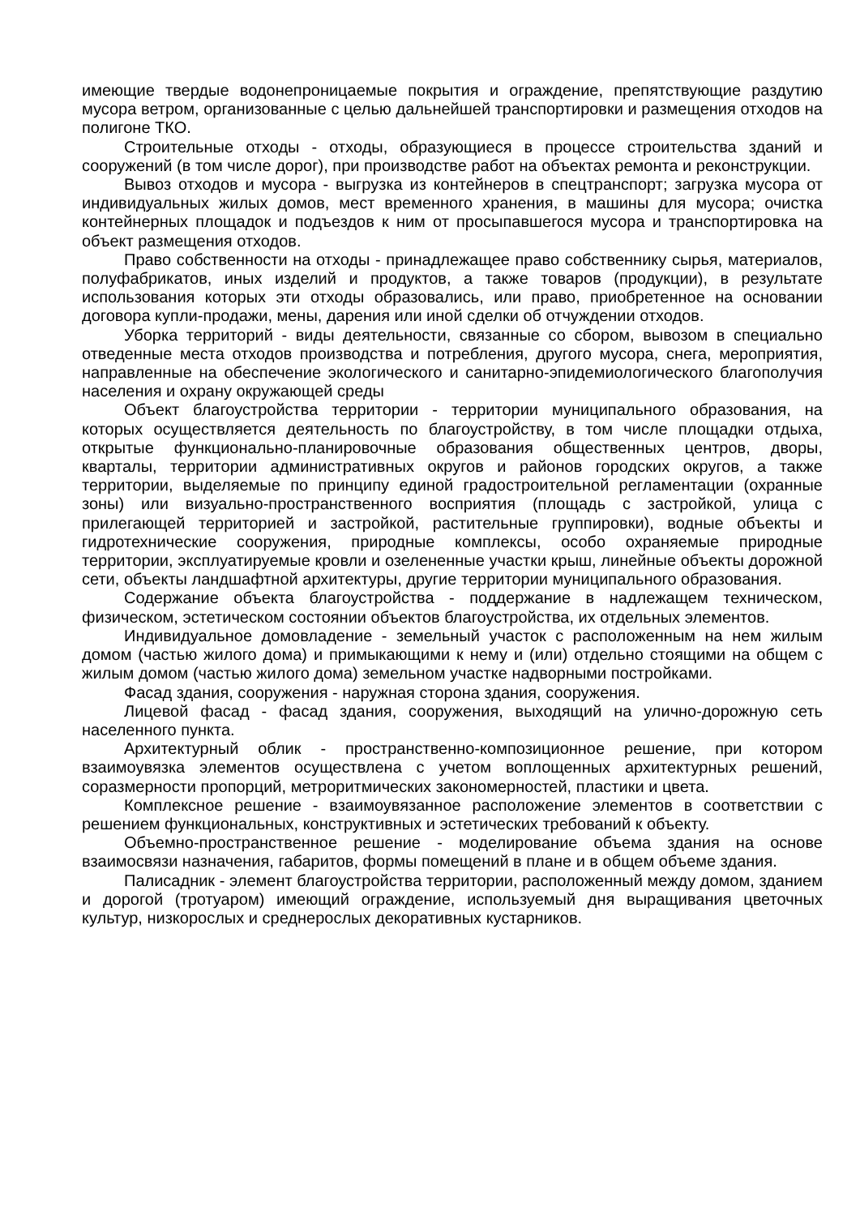имеющие твердые водонепроницаемые покрытия и ограждение, препятствующие раздутию мусора ветром, организованные с целью дальнейшей транспортировки и размещения отходов на полигоне ТКО.
Строительные отходы - отходы, образующиеся в процессе строительства зданий и сооружений (в том числе дорог), при производстве работ на объектах ремонта и реконструкции.
Вывоз отходов и мусора - выгрузка из контейнеров в спецтранспорт; загрузка мусора от индивидуальных жилых домов, мест временного хранения, в машины для мусора; очистка контейнерных площадок и подъездов к ним от просыпавшегося мусора и транспортировка на объект размещения отходов.
Право собственности на отходы - принадлежащее право собственнику сырья, материалов, полуфабрикатов, иных изделий и продуктов, а также товаров (продукции), в результате использования которых эти отходы образовались, или право, приобретенное на основании договора купли-продажи, мены, дарения или иной сделки об отчуждении отходов.
Уборка территорий - виды деятельности, связанные со сбором, вывозом в специально отведенные места отходов производства и потребления, другого мусора, снега, мероприятия, направленные на обеспечение экологического и санитарно-эпидемиологического благополучия населения и охрану окружающей среды
Объект благоустройства территории - территории муниципального образования, на которых осуществляется деятельность по благоустройству, в том числе площадки отдыха, открытые функционально-планировочные образования общественных центров, дворы, кварталы, территории административных округов и районов городских округов, а также территории, выделяемые по принципу единой градостроительной регламентации (охранные зоны) или визуально-пространственного восприятия (площадь с застройкой, улица с прилегающей территорией и застройкой, растительные группировки), водные объекты и гидротехнические сооружения, природные комплексы, особо охраняемые природные территории, эксплуатируемые кровли и озелененные участки крыш, линейные объекты дорожной сети, объекты ландшафтной архитектуры, другие территории муниципального образования.
Содержание объекта благоустройства - поддержание в надлежащем техническом, физическом, эстетическом состоянии объектов благоустройства, их отдельных элементов.
Индивидуальное домовладение - земельный участок с расположенным на нем жилым домом (частью жилого дома) и примыкающими к нему и (или) отдельно стоящими на общем с жилым домом (частью жилого дома) земельном участке надворными постройками.
Фасад здания, сооружения - наружная сторона здания, сооружения.
Лицевой фасад - фасад здания, сооружения, выходящий на улично-дорожную сеть населенного пункта.
Архитектурный облик - пространственно-композиционное решение, при котором взаимоувязка элементов осуществлена с учетом воплощенных архитектурных решений, соразмерности пропорций, метроритмических закономерностей, пластики и цвета.
Комплексное решение - взаимоувязанное расположение элементов в соответствии с решением функциональных, конструктивных и эстетических требований к объекту.
Объемно-пространственное решение - моделирование объема здания на основе взаимосвязи назначения, габаритов, формы помещений в плане и в общем объеме здания.
Палисадник - элемент благоустройства территории, расположенный между домом, зданием и дорогой (тротуаром) имеющий ограждение, используемый дня выращивания цветочных культур, низкорослых и среднерослых декоративных кустарников.